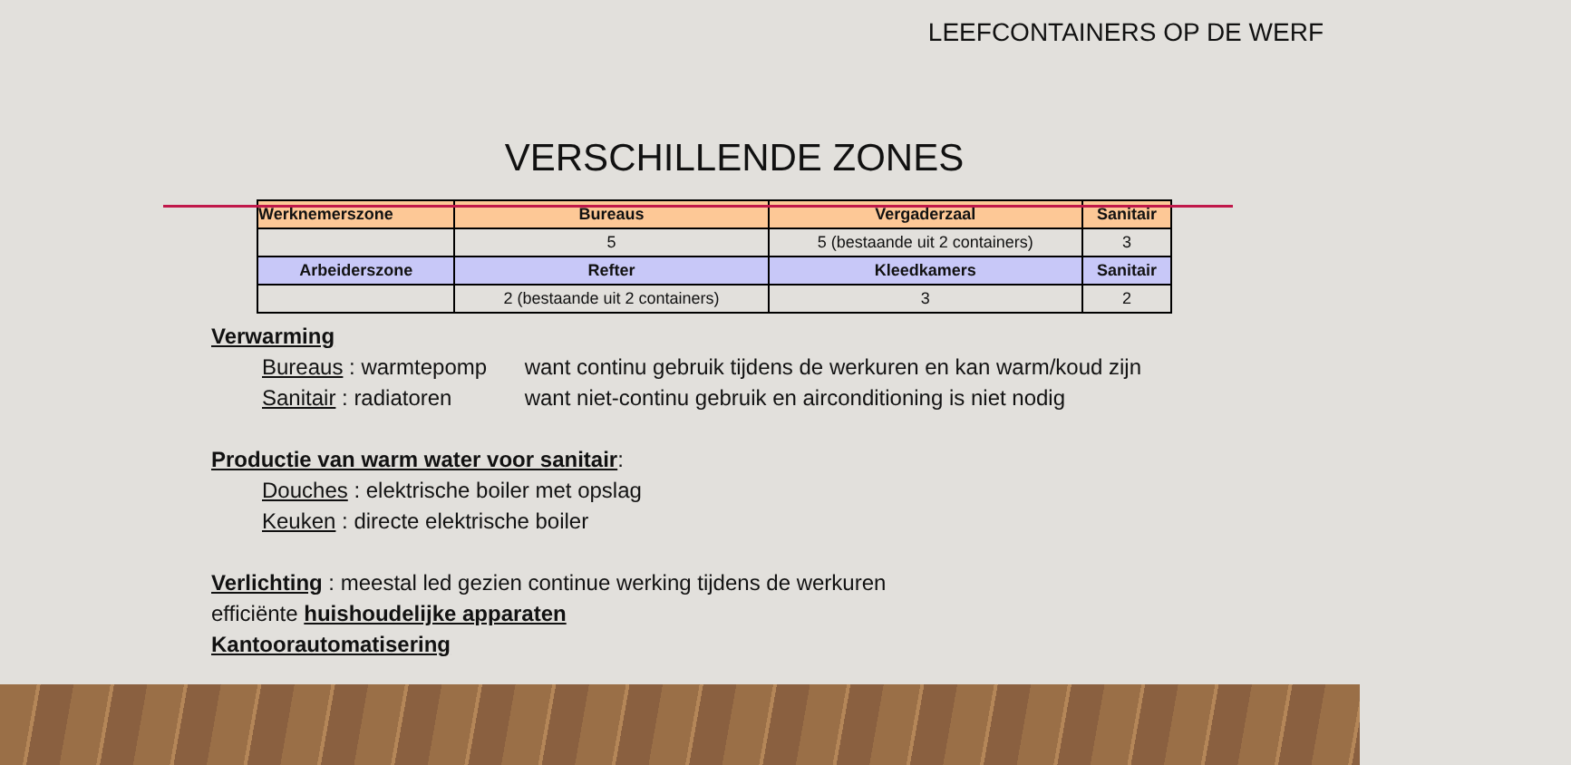LEEFCONTAINERS OP DE WERF
VERSCHILLENDE ZONES
| Werknemerszone | Bureaus | Vergaderzaal | Sanitair |
| --- | --- | --- | --- |
| | 5 | 5 (bestaande uit 2 containers) | 3 |
| Arbeiderszone | Refter | Kleedkamers | Sanitair |
| | 2 (bestaande uit 2 containers) | 3 | 2 |
Verwarming
Bureaus : warmtepomp want continu gebruik tijdens de werkuren en kan warm/koud zijn
Sanitair : radiatoren want niet-continu gebruik en airconditioning is niet nodig
Productie van warm water voor sanitair:
Douches : elektrische boiler met opslag
Keuken : directe elektrische boiler
Verlichting : meestal led gezien continue werking tijdens de werkuren
efficiënte huishoudelijke apparaten
Kantoorautomatisering